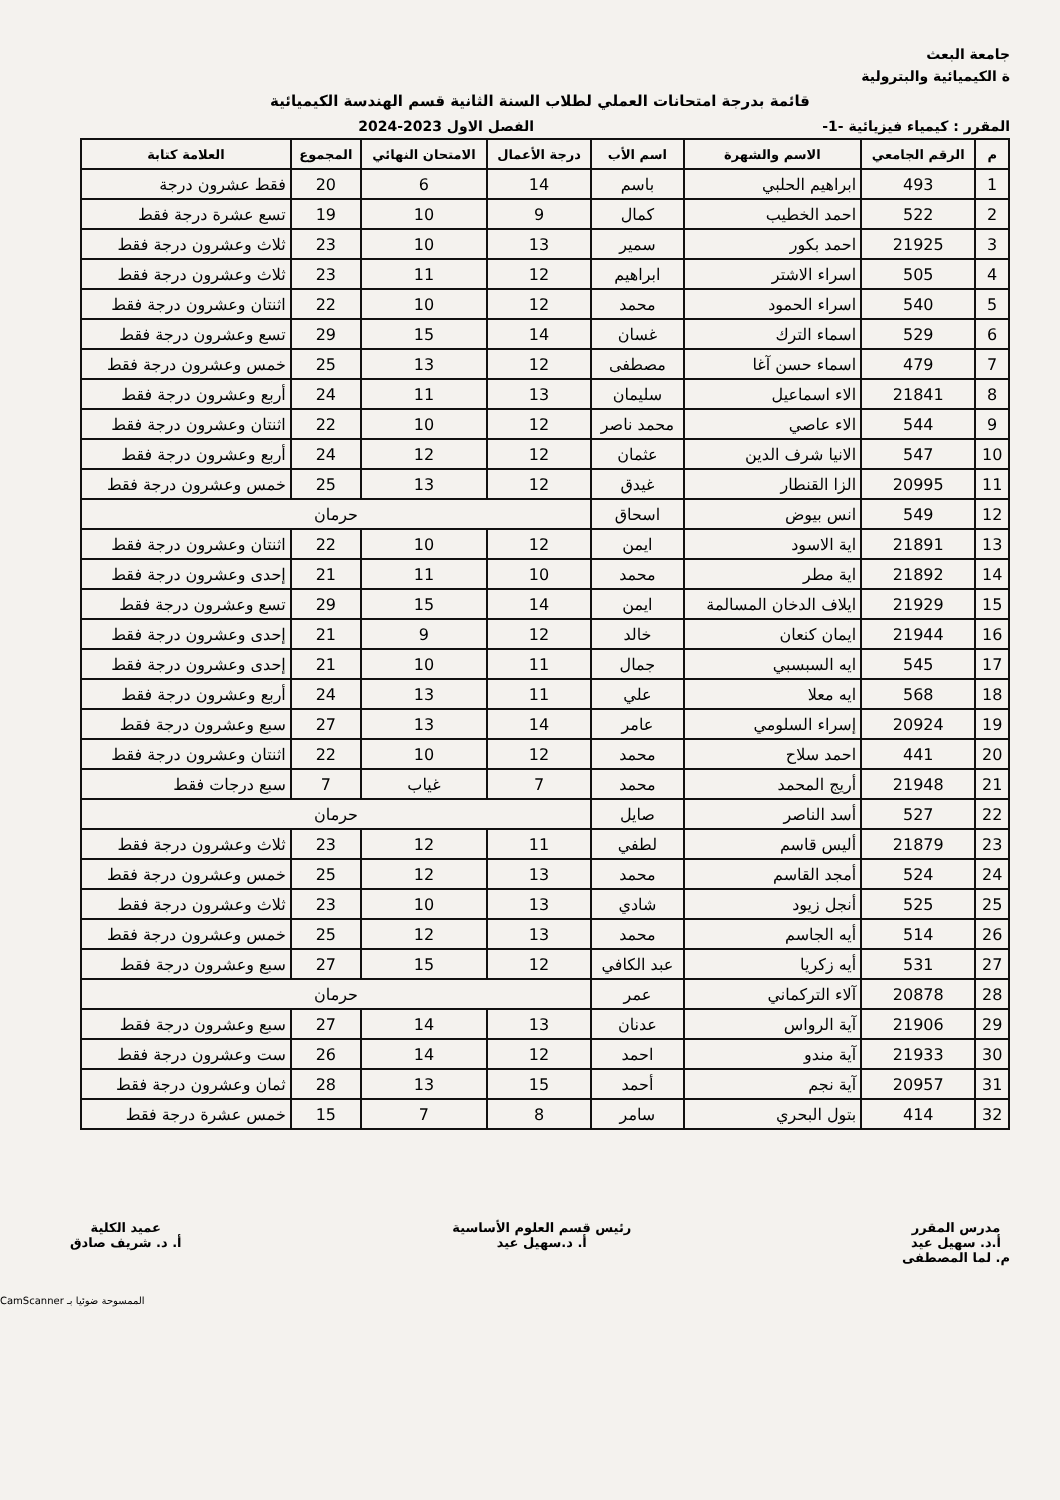جامعة البعث
ة الكيميائية والبترولية
قائمة بدرجة امتحانات العملي لطلاب السنة الثانية قسم الهندسة الكيميائية
المقرر : كيمياء فيزيائية -1- الفصل الاول 2023-2024
| م | الرقم الجامعي | الاسم والشهرة | اسم الأب | درجة الأعمال | الامتحان النهائي | المجموع | العلامة كتابة |
| --- | --- | --- | --- | --- | --- | --- | --- |
| 1 | 493 | ابراهيم الحلبي | باسم | 14 | 6 | 20 | فقط عشرون درجة |
| 2 | 522 | احمد الخطيب | كمال | 9 | 10 | 19 | تسع عشرة درجة فقط |
| 3 | 21925 | احمد بكور | سمير | 13 | 10 | 23 | ثلاث وعشرون درجة فقط |
| 4 | 505 | اسراء الاشتر | ابراهيم | 12 | 11 | 23 | ثلاث وعشرون درجة فقط |
| 5 | 540 | اسراء الحمود | محمد | 12 | 10 | 22 | اثنتان وعشرون درجة فقط |
| 6 | 529 | اسماء الترك | غسان | 14 | 15 | 29 | تسع وعشرون درجة فقط |
| 7 | 479 | اسماء حسن آغا | مصطفى | 12 | 13 | 25 | خمس وعشرون درجة فقط |
| 8 | 21841 | الاء اسماعيل | سليمان | 13 | 11 | 24 | أربع وعشرون درجة فقط |
| 9 | 544 | الاء عاصي | محمد ناصر | 12 | 10 | 22 | اثنتان وعشرون درجة فقط |
| 10 | 547 | الانيا شرف الدين | عثمان | 12 | 12 | 24 | أربع وعشرون درجة فقط |
| 11 | 20995 | الزا القنطار | غيدق | 12 | 13 | 25 | خمس وعشرون درجة فقط |
| 12 | 549 | انس بيوض | اسحاق | حرمان | | | |
| 13 | 21891 | اية الاسود | ايمن | 12 | 10 | 22 | اثنتان وعشرون درجة فقط |
| 14 | 21892 | اية مطر | محمد | 10 | 11 | 21 | إحدى وعشرون درجة فقط |
| 15 | 21929 | ايلاف الدخان المسالمة | ايمن | 14 | 15 | 29 | تسع وعشرون درجة فقط |
| 16 | 21944 | ايمان كنعان | خالد | 12 | 9 | 21 | إحدى وعشرون درجة فقط |
| 17 | 545 | ايه السبسبي | جمال | 11 | 10 | 21 | إحدى وعشرون درجة فقط |
| 18 | 568 | ايه معلا | علي | 11 | 13 | 24 | أربع وعشرون درجة فقط |
| 19 | 20924 | إسراء السلومي | عامر | 14 | 13 | 27 | سبع وعشرون درجة فقط |
| 20 | 441 | احمد سلاح | محمد | 12 | 10 | 22 | اثنتان وعشرون درجة فقط |
| 21 | 21948 | أريج المحمد | محمد | 7 | غياب | 7 | سبع درجات فقط |
| 22 | 527 | أسد الناصر | صايل | حرمان | | | |
| 23 | 21879 | أليس قاسم | لطفي | 11 | 12 | 23 | ثلاث وعشرون درجة فقط |
| 24 | 524 | أمجد القاسم | محمد | 13 | 12 | 25 | خمس وعشرون درجة فقط |
| 25 | 525 | أنجل زيود | شادي | 13 | 10 | 23 | ثلاث وعشرون درجة فقط |
| 26 | 514 | أيه الجاسم | محمد | 13 | 12 | 25 | خمس وعشرون درجة فقط |
| 27 | 531 | أيه زكريا | عبد الكافي | 12 | 15 | 27 | سبع وعشرون درجة فقط |
| 28 | 20878 | آلاء التركماني | عمر | حرمان | | | |
| 29 | 21906 | آية الرواس | عدنان | 13 | 14 | 27 | سبع وعشرون درجة فقط |
| 30 | 21933 | آية مندو | احمد | 12 | 14 | 26 | ست وعشرون درجة فقط |
| 31 | 20957 | آية نجم | أحمد | 15 | 13 | 28 | ثمان وعشرون درجة فقط |
| 32 | 414 | بتول البحري | سامر | 8 | 7 | 15 | خمس عشرة درجة فقط |
مدرس المقرر
أ.د. سهيل عيد
م. لما المصطفى
رئيس قسم العلوم الأساسية
أ. د.سهيل عيد
عميد الكلية
أ. د. شريف صادق
الممسوحة ضوئيا بـ CamScanner